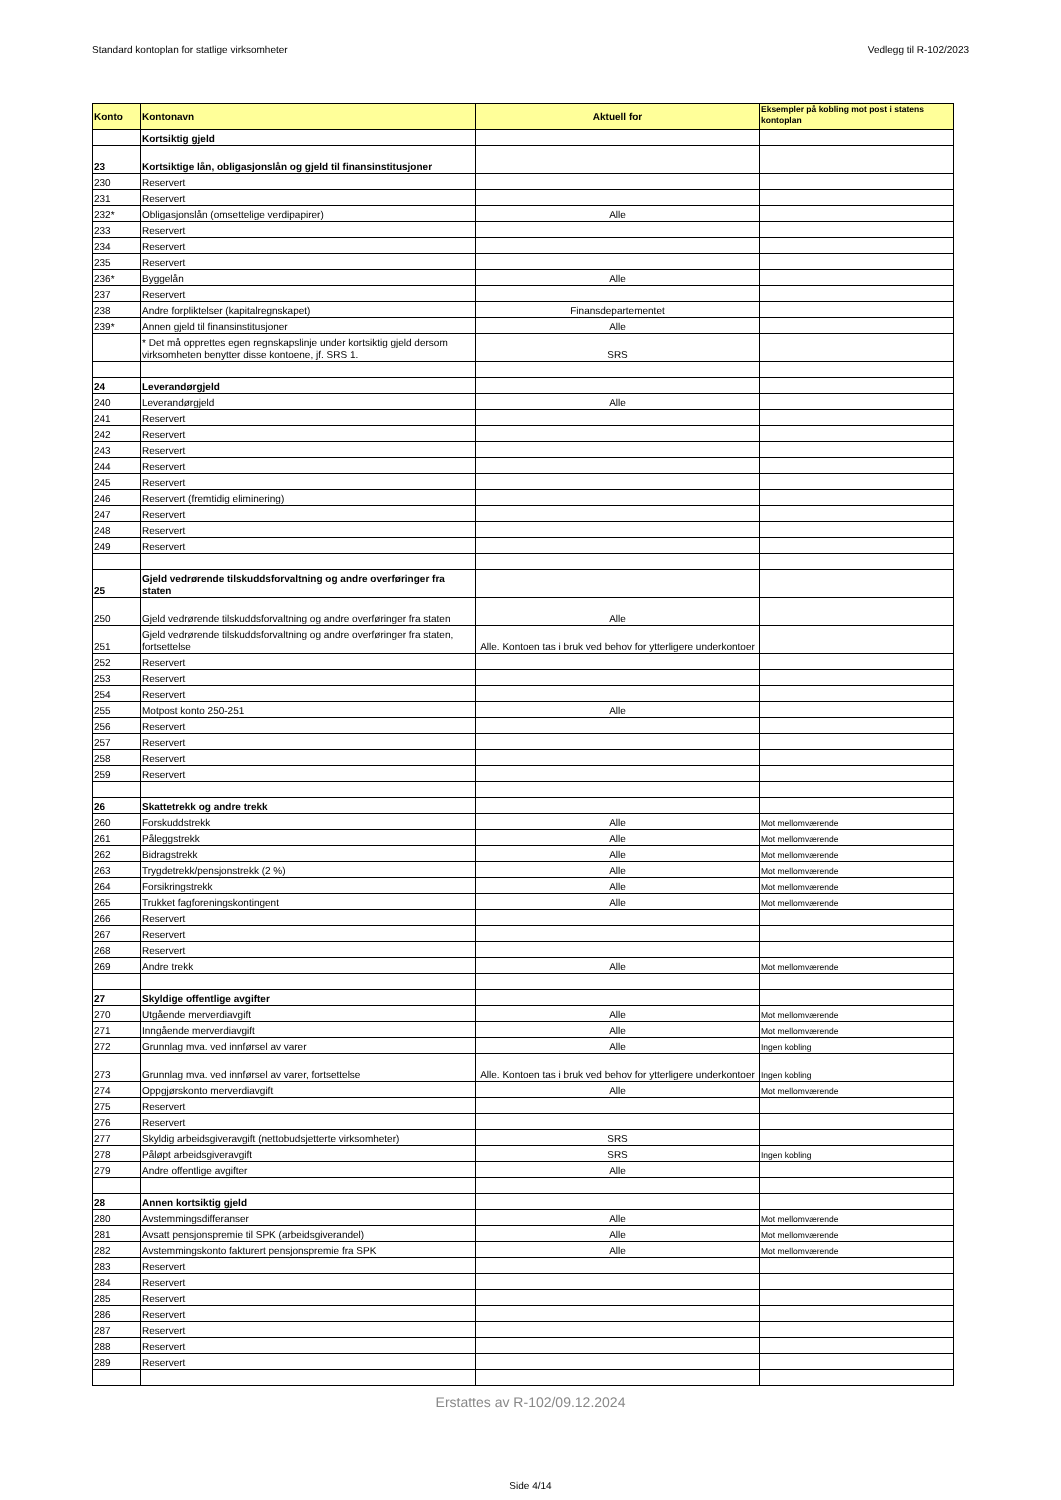Standard kontoplan for statlige virksomheter Vedlegg til R-102/2023
| Konto | Kontonavn | Aktuell for | Eksempler på kobling mot post i statens kontoplan |
| --- | --- | --- | --- |
| | Kortsiktig gjeld | | |
| 23 | Kortsiktige lån, obligasjonslån og gjeld til finansinstitusjoner | | |
| 230 | Reservert | | |
| 231 | Reservert | | |
| 232* | Obligasjonslån (omsettelige verdipapirer) | Alle | |
| 233 | Reservert | | |
| 234 | Reservert | | |
| 235 | Reservert | | |
| 236* | Byggelån | Alle | |
| 237 | Reservert | | |
| 238 | Andre forpliktelser (kapitalregnskapet) | Finansdepartementet | |
| 239* | Annen gjeld til finansinstitusjoner | Alle | |
| | * Det må opprettes egen regnskapslinje under kortsiktig gjeld dersom virksomheten benytter disse kontoene, jf. SRS 1. | SRS | |
| 24 | Leverandørgjeld | | |
| 240 | Leverandørgjeld | Alle | |
| 241 | Reservert | | |
| 242 | Reservert | | |
| 243 | Reservert | | |
| 244 | Reservert | | |
| 245 | Reservert | | |
| 246 | Reservert (fremtidig eliminering) | | |
| 247 | Reservert | | |
| 248 | Reservert | | |
| 249 | Reservert | | |
| 25 | Gjeld vedrørende tilskuddsforvaltning og andre overføringer fra staten | | |
| 250 | Gjeld vedrørende tilskuddsforvaltning og andre overføringer fra staten | Alle | |
| 251 | Gjeld vedrørende tilskuddsforvaltning og andre overføringer fra staten, fortsettelse | Alle. Kontoen tas i bruk ved behov for ytterligere underkontoer | |
| 252 | Reservert | | |
| 253 | Reservert | | |
| 254 | Reservert | | |
| 255 | Motpost konto 250-251 | Alle | |
| 256 | Reservert | | |
| 257 | Reservert | | |
| 258 | Reservert | | |
| 259 | Reservert | | |
| 26 | Skattetrekk og andre trekk | | |
| 260 | Forskuddstrekk | Alle | Mot mellomværende |
| 261 | Påleggstrekk | Alle | Mot mellomværende |
| 262 | Bidragstrekk | Alle | Mot mellomværende |
| 263 | Trygdetrekk/pensjonstrekk (2 %) | Alle | Mot mellomværende |
| 264 | Forsikringstrekk | Alle | Mot mellomværende |
| 265 | Trukket fagforeningskontingent | Alle | Mot mellomværende |
| 266 | Reservert | | |
| 267 | Reservert | | |
| 268 | Reservert | | |
| 269 | Andre trekk | Alle | Mot mellomværende |
| 27 | Skyldige offentlige avgifter | | |
| 270 | Utgående merverdiavgift | Alle | Mot mellomværende |
| 271 | Inngående merverdiavgift | Alle | Mot mellomværende |
| 272 | Grunnlag mva. ved innførsel av varer | Alle | Ingen kobling |
| 273 | Grunnlag mva. ved innførsel av varer, fortsettelse | Alle. Kontoen tas i bruk ved behov for ytterligere underkontoer | Ingen kobling |
| 274 | Oppgjørskonto merverdiavgift | Alle | Mot mellomværende |
| 275 | Reservert | | |
| 276 | Reservert | | |
| 277 | Skyldig arbeidsgiveravgift (nettobudsjetterte virksomheter) | SRS | |
| 278 | Påløpt arbeidsgiveravgift | SRS | Ingen kobling |
| 279 | Andre offentlige avgifter | Alle | |
| 28 | Annen kortsiktig gjeld | | |
| 280 | Avstemmingsdifferanser | Alle | Mot mellomværende |
| 281 | Avsatt pensjonspremie til SPK (arbeidsgiverandel) | Alle | Mot mellomværende |
| 282 | Avstemmingskonto fakturert pensjonspremie fra SPK | Alle | Mot mellomværende |
| 283 | Reservert | | |
| 284 | Reservert | | |
| 285 | Reservert | | |
| 286 | Reservert | | |
| 287 | Reservert | | |
| 288 | Reservert | | |
| 289 | Reservert | | |
Erstattes av R-102/09.12.2024
Side 4/14